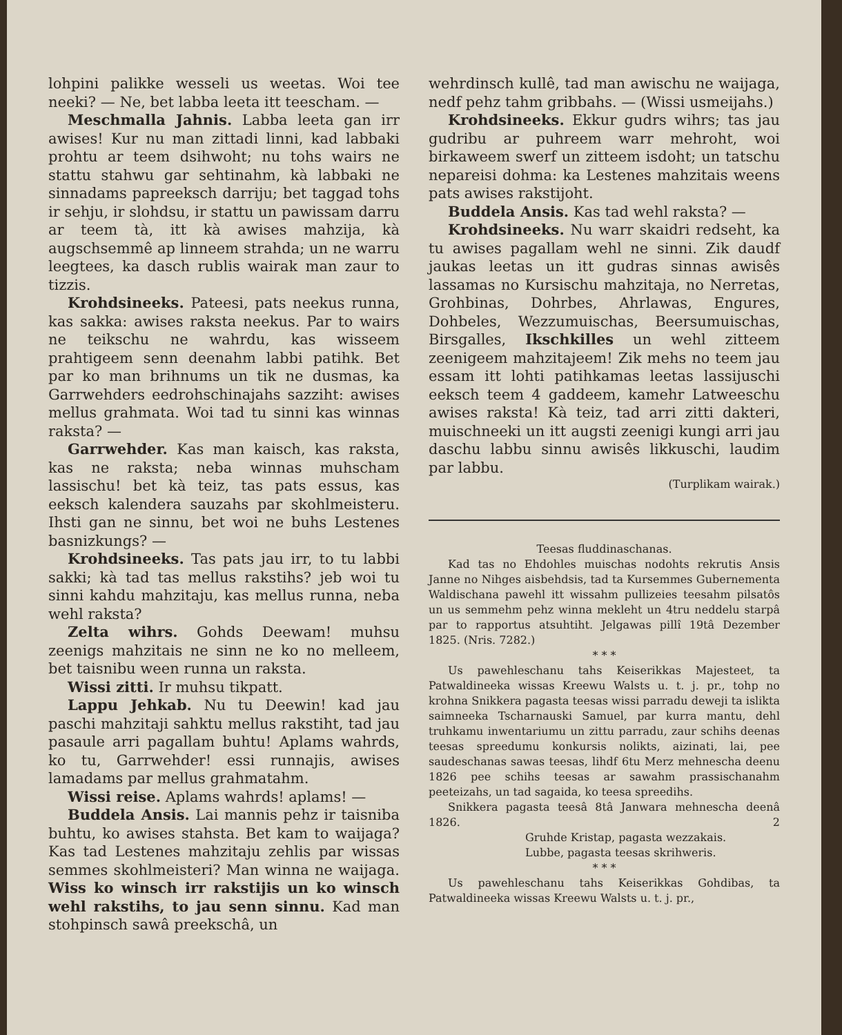lohpini palikke wesseli us weetas. Woi tee neeki? — Ne, bet labba leeta itt teescham. —
Meschmalla Jahnis. Labba leeta gan irr awises! Kur nu man zittadi linni, kad labbaki prohtu ar teem dsihwoht; nu tohs wairs ne stattu stahwu gar sehtinahm, kà labbaki ne sinnadams papreeksch darriju; bet taggad tohs ir sehju, ir slohdsu, ir stattu un pawissam darru ar teem tà, itt kà awises mahzija, kà augschsemmê ap linneem strahda; un ne warru leegtees, ka dasch rublis wairak man zaur to tizzis.
Krohdsineeks. Pateesi, pats neekus runna, kas sakka: awises raksta neekus. Par to wairs ne teikschu ne wahrdu, kas wisseem prahtigeem senn deenahm labbi patihk. Bet par ko man brihnums un tik ne dusmas, ka Garrwehders eedrohschinajahs sazziht: awises mellus grahmata. Woi tad tu sinni kas winnas raksta? —
Garrwehder. Kas man kaisch, kas raksta, kas ne raksta; neba winnas muhscham lassischu! bet kà teiz, tas pats essus, kas eeksch kalendera sauzahs par skohlmeisteru. Ihsti gan ne sinnu, bet woi ne buhs Lestenes basnizkungs? —
Krohdsineeks. Tas pats jau irr, to tu labbi sakki; kà tad tas mellus rakstihs? jeb woi tu sinni kahdu mahzitaju, kas mellus runna, neba wehl raksta?
Zelta wihrs. Gohds Deewam! muhsu zeenigs mahzitais ne sinn ne ko no melleem, bet taisnibu ween runna un raksta.
Wissi zitti. Ir muhsu tikpatt.
Lappu Jehkab. Nu tu Deewin! kad jau paschi mahzitaji sahktu mellus rakstiht, tad jau pasaule arri pagallam buhtu! Aplams wahrds, ko tu, Garrwehder! essi runnajis, awises lamadams par mellus grahmatahm.
Wissi reise. Aplams wahrds! aplams! —
Buddela Ansis. Lai mannis pehz ir taisniba buhtu, ko awises stahsta. Bet kam to waijaga? Kas tad Lestenes mahzitaju zehlis par wissas semmes skohlmeisteri? Man winna ne waijaga. Wiss ko winsch irr rakstijis un ko winsch wehl rakstihs, to jau senn sinnu. Kad man stohpinsch sawâ preekschâ, un
wehrdinsch kullê, tad man awischu ne waijaga, nedf pehz tahm gribbahs. — (Wissi usmeijahs.)
Krohdsineeks. Ekkur gudrs wihrs; tas jau gudribu ar puhreem warr mehroht, woi birkaweem swerf un zitteem isdoht; un tatschu nepareisi dohma: ka Lestenes mahzitais weens pats awises rakstijoht.
Buddela Ansis. Kas tad wehl raksta? —
Krohdsineeks. Nu warr skaidri redseht, ka tu awises pagallam wehl ne sinni. Zik daudf jaukas leetas un itt gudras sinnas awisês lassamas no Kursischu mahzitaja, no Nerretas, Grohbinas, Dohrbes, Ahrlawas, Engures, Dohbeles, Wezzumuischas, Beersumuischas, Birsgalles, Ikschkilles un wehl zitteem zeenigeem mahzitajeem! Zik mehs no teem jau essam itt lohti patihkamas leetas lassijuschi eeksch teem 4 gaddeem, kamehr Latweeschu awises raksta! Kà teiz, tad arri zitti dakteri, muischneeki un itt augsti zeenigi kungi arri jau daschu labbu sinnu awisês likkuschi, laudim par labbu.
(Turplikam wairak.)
Teesas fluddinaschanas.
Kad tas no Ehdohles muischas nodohts rekrutis Ansis Janne no Nihges aisbehdsis, tad ta Kursemmes Gubernementa Waldischana pawehl itt wissahm pullizeies teesahm pilsatôs un us semmehm pehz winna mekleht un 4tru neddelu starpâ par to rapportus atsuhtiht. Jelgawas pillî 19tâ Dezember 1825. (Nris. 7282.)
* * *
Us pawehleschanu tahs Keiserikkas Majesteet, ta Patwaldineeka wissas Kreewu Walsts u. t. j. pr., tohp no krohna Snikkera pagasta teesas wissi parradu deweji ta islikta saimneeka Tscharnauski Samuel, par kurra mantu, dehl truhkamu inwentariumu un zittu parradu, zaur schihs deenas teesas spreedumu konkursis nolikts, aizinati, lai, pee saudeschanas sawas teesas, lihdf 6tu Merz mehnescha deenu 1826 pee schihs teesas ar sawahm prassischanahm peeteizahs, un tad sagaida, ko teesa spreedihs.
Snikkera pagasta teesâ 8tâ Janwara mehnescha deenâ 1826. 2
Gruhde Kristap, pagasta wezzakais.
Lubbe, pagasta teesas skrihweris.
* * *
Us pawehleschanu tahs Keiserikkas Gohdibas, ta Patwaldineeka wissas Kreewu Walsts u. t. j. pr.,